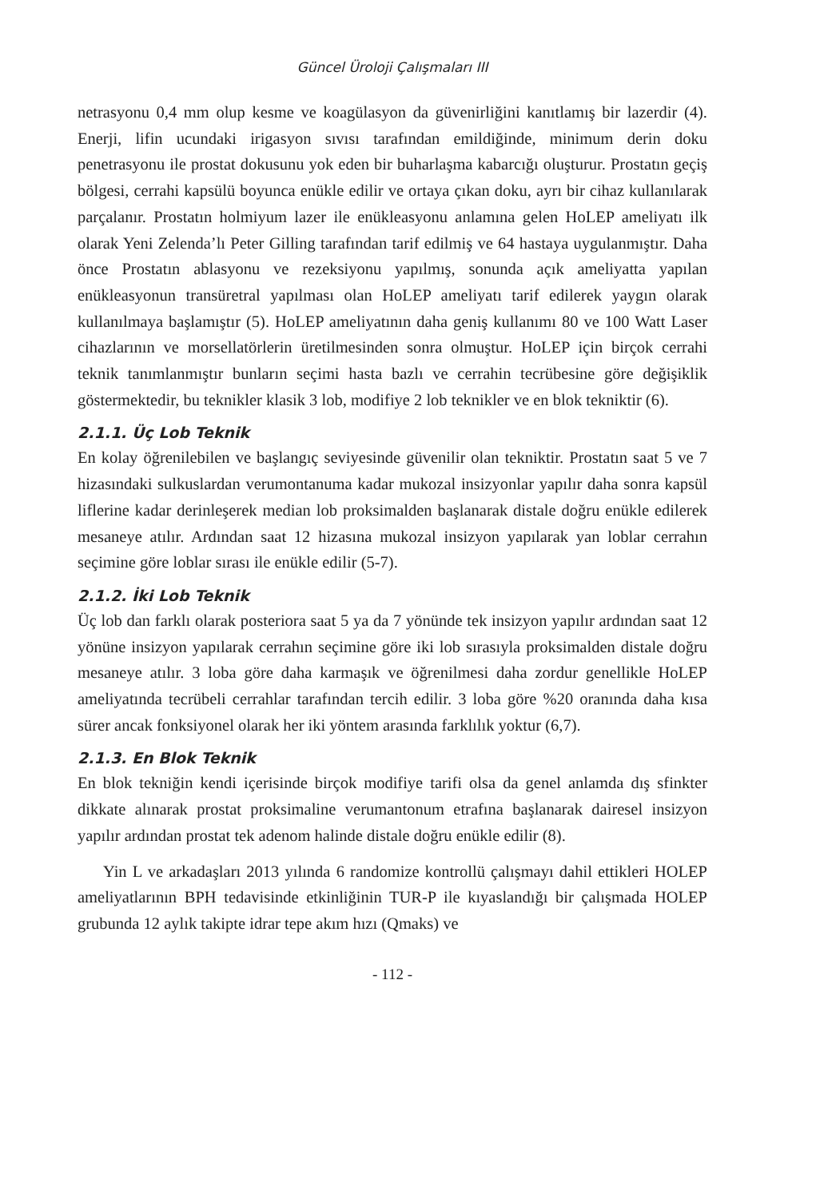Güncel Üroloji Çalışmaları III
netrasyonu 0,4 mm olup kesme ve koagülasyon da güvenirliğini kanıtlamış bir lazerdir (4). Enerji, lifin ucundaki irigasyon sıvısı tarafından emildiğinde, minimum derin doku penetrasyonu ile prostat dokusunu yok eden bir buharlaşma kabarcığı oluşturur. Prostatın geçiş bölgesi, cerrahi kapsülü boyunca enükle edilir ve ortaya çıkan doku, ayrı bir cihaz kullanılarak parçalanır. Prostatın holmiyum lazer ile enükleasyonu anlamına gelen HoLEP ameliyatı ilk olarak Yeni Zelenda’lı Peter Gilling tarafından tarif edilmiş ve 64 hastaya uygulanmıştır. Daha önce Prostatın ablasyonu ve rezeksiyonu yapılmış, sonunda açık ameliyatta yapılan enükleasyonun transüretral yapılması olan HoLEP ameliyatı tarif edilerek yaygın olarak kullanılmaya başlamıştır (5). HoLEP ameliyatının daha geniş kullanımı 80 ve 100 Watt Laser cihazlarının ve morsellatörlerin üretilmesinden sonra olmuştur. HoLEP için birçok cerrahi teknik tanımlanmıştır bunların seçimi hasta bazlı ve cerrahin tecrübesine göre değişiklik göstermektedir, bu teknikler klasik 3 lob, modifiye 2 lob teknikler ve en blok tekniktir (6).
2.1.1. Üç Lob Teknik
En kolay öğrenilebilen ve başlangıç seviyesinde güvenilir olan tekniktir. Prostatın saat 5 ve 7 hizasındaki sulkuslardan verumontanuma kadar mukozal insizyonlar yapılır daha sonra kapsül liflerine kadar derinleşerek median lob proksimalden başlanarak distale doğru enükle edilerek mesaneye atılır. Ardından saat 12 hizasına mukozal insizyon yapılarak yan loblar cerrahın seçimine göre loblar sırası ile enükle edilir (5-7).
2.1.2. İki Lob Teknik
Üç lob dan farklı olarak posteriora saat 5 ya da 7 yönünde tek insizyon yapılır ardından saat 12 yönüne insizyon yapılarak cerrahın seçimine göre iki lob sırasıyla proksimalden distale doğru mesaneye atılır. 3 loba göre daha karmaşık ve öğrenilmesi daha zordur genellikle HoLEP ameliyatında tecrübeli cerrahlar tarafından tercih edilir. 3 loba göre %20 oranında daha kısa sürer ancak fonksiyonel olarak her iki yöntem arasında farklılık yoktur (6,7).
2.1.3. En Blok Teknik
En blok tekniğin kendi içerisinde birçok modifiye tarifi olsa da genel anlamda dış sfinkter dikkate alınarak prostat proksimaline verumantonum etrafına başlanarak dairesel insizyon yapılır ardından prostat tek adenom halinde distale doğru enükle edilir (8).
Yin L ve arkadaşları 2013 yılında 6 randomize kontrollü çalışmayı dahil ettikleri HOLEP ameliyatlarının BPH tedavisinde etkinliğinin TUR-P ile kıyaslandığı bir çalışmada HOLEP grubunda 12 aylık takipte idrar tepe akım hızı (Qmaks) ve
- 112 -